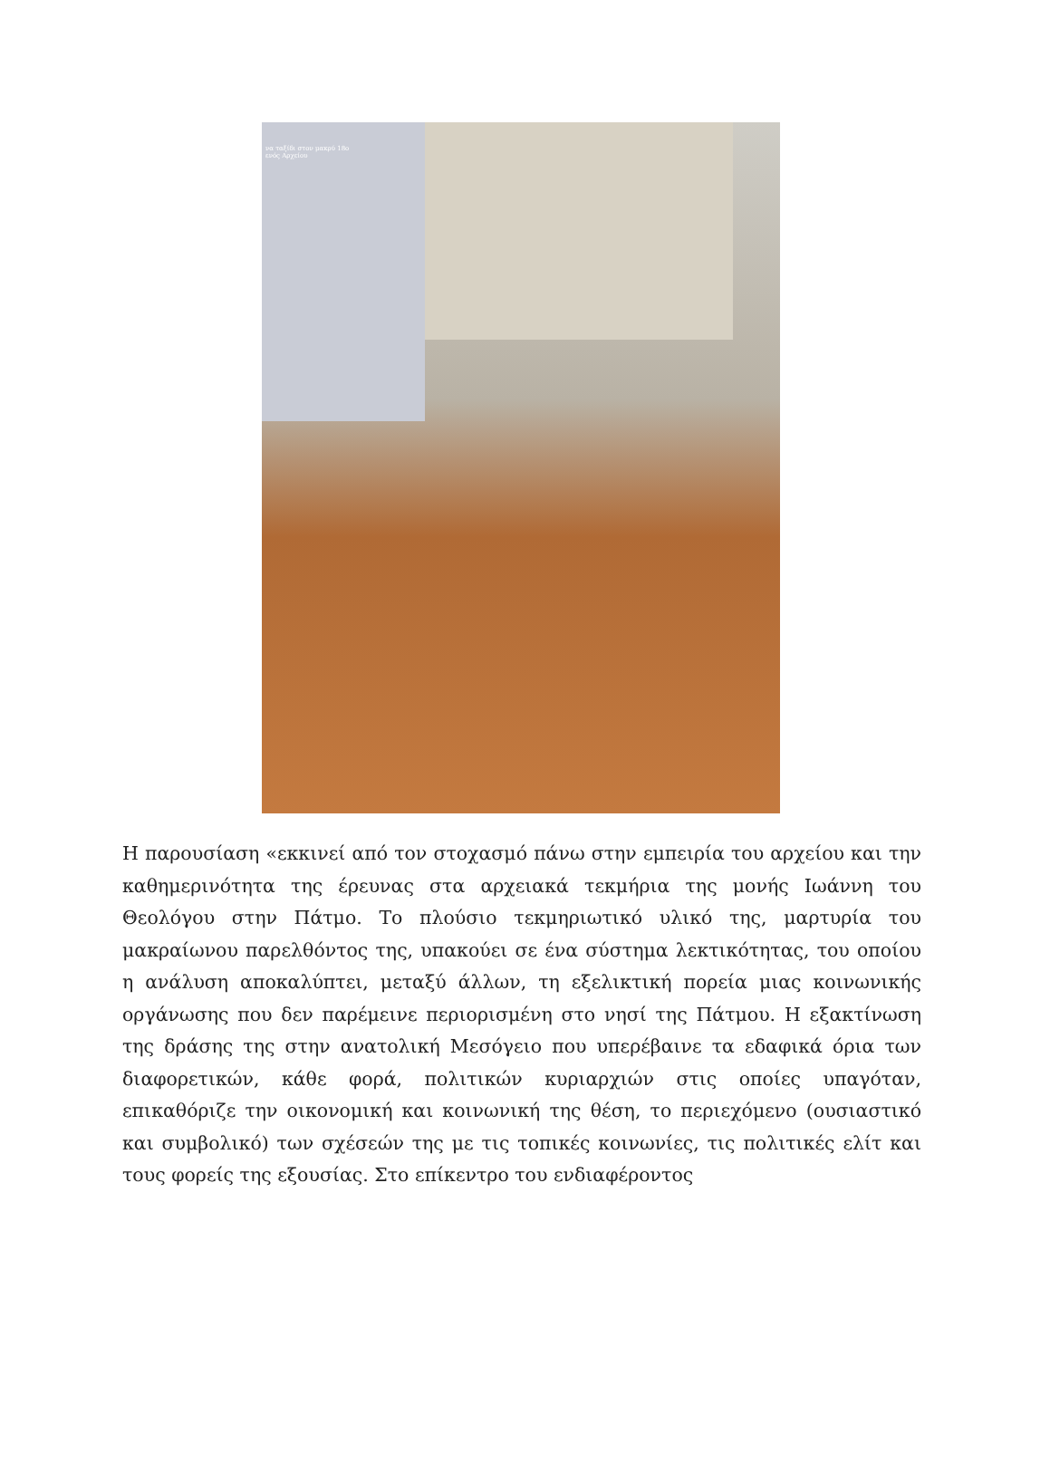να ταξίδι στον μακρύ 18ο
ενός Αρχείου
Η παρουσίαση «εκκινεί από τον στοχασμό πάνω στην εμπειρία του αρχείου και την καθημερινότητα της έρευνας στα αρχειακά τεκμήρια της μονής Ιωάννη του Θεολόγου στην Πάτμο. Το πλούσιο τεκμηριωτικό υλικό της, μαρτυρία του μακραίωνου παρελθόντος της, υπακούει σε ένα σύστημα λεκτικότητας, του οποίου η ανάλυση αποκαλύπτει, μεταξύ άλλων, τη εξελικτική πορεία μιας κοινωνικής οργάνωσης που δεν παρέμεινε περιορισμένη στο νησί της Πάτμου. Η εξακτίνωση της δράσης της στην ανατολική Μεσόγειο που υπερέβαινε τα εδαφικά όρια των διαφορετικών, κάθε φορά, πολιτικών κυριαρχιών στις οποίες υπαγόταν, επικαθόριζε την οικονομική και κοινωνική της θέση, το περιεχόμενο (ουσιαστικό και συμβολικό) των σχέσεών της με τις τοπικές κοινωνίες, τις πολιτικές ελίτ και τους φορείς της εξουσίας. Στο επίκεντρο του ενδιαφέροντος